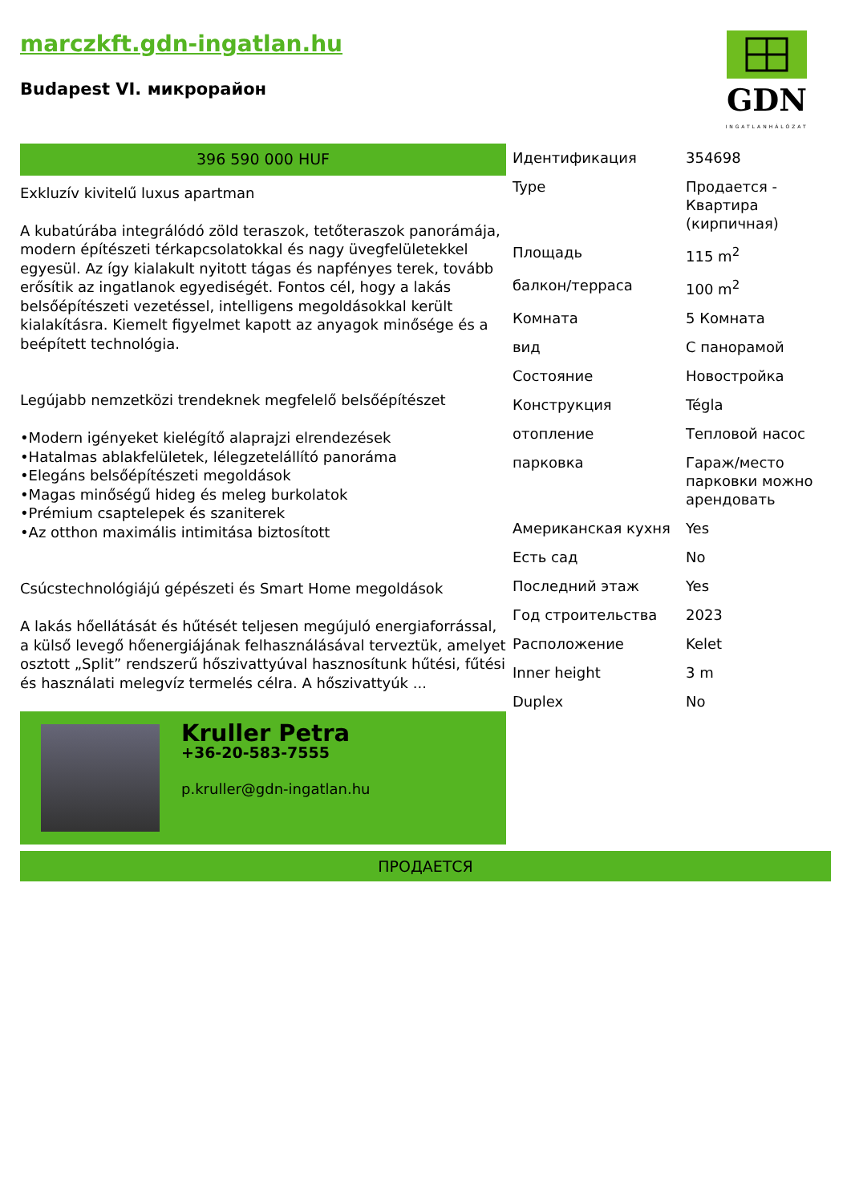marczkft.gdn-ingatlan.hu
Budapest VI. микрорайон
GDN
INGATLANHÁLÓZAT
396 590 000 HUF
Exkluzív kivitelű luxus apartman
A kubatúrába integrálódó zöld teraszok, tetőteraszok panorámája, modern építészeti térkapcsolatokkal és nagy üvegfelületekkel egyesül. Az így kialakult nyitott tágas és napfényes terek, tovább erősítik az ingatlanok egyediségét. Fontos cél, hogy a lakás belsőépítészeti vezetéssel, intelligens megoldásokkal került kialakításra. Kiemelt figyelmet kapott az anyagok minősége és a beépített technológia.
Legújabb nemzetközi trendeknek megfelelő belsőépítészet
•Modern igényeket kielégítő alaprajzi elrendezések
•Hatalmas ablakfelületek, lélegzetelállító panoráma
•Elegáns belsőépítészeti megoldások
•Magas minőségű hideg és meleg burkolatok
•Prémium csaptelepek és szaniterek
•Az otthon maximális intimitása biztosított
Csúcstechnológiájú gépészeti és Smart Home megoldások
A lakás hőellátását és hűtését teljesen megújuló energiaforrással, a külső levegő hőenergiájának felhasználásával terveztük, amelyet osztott „Split” rendszerű hőszivattyúval hasznosítunk hűtési, fűtési és használati melegvíz termelés célra. A hőszivattyúk ...
Kruller Petra
+36-20-583-7555
p.kruller@gdn-ingatlan.hu
| Идентификация | 354698 |
| Type | Продается - Квартира (кирпичная) |
| Площадь | 115 m<sup>2</sup> |
| балкон/терраса | 100 m<sup>2</sup> |
| Комната | 5 Комната |
| вид | С панорамой |
| Состояние | Новостройка |
| Конструкция | Tégla |
| отопление | Тепловой насос |
| парковка | Гараж/место парковки можно арендовать |
| Американская кухня | Yes |
| Есть сад | No |
| Последний этаж | Yes |
| Год строительства | 2023 |
| Расположение | Kelet |
| Inner height | 3 m |
| Duplex | No |
ПРОДАЕТСЯ